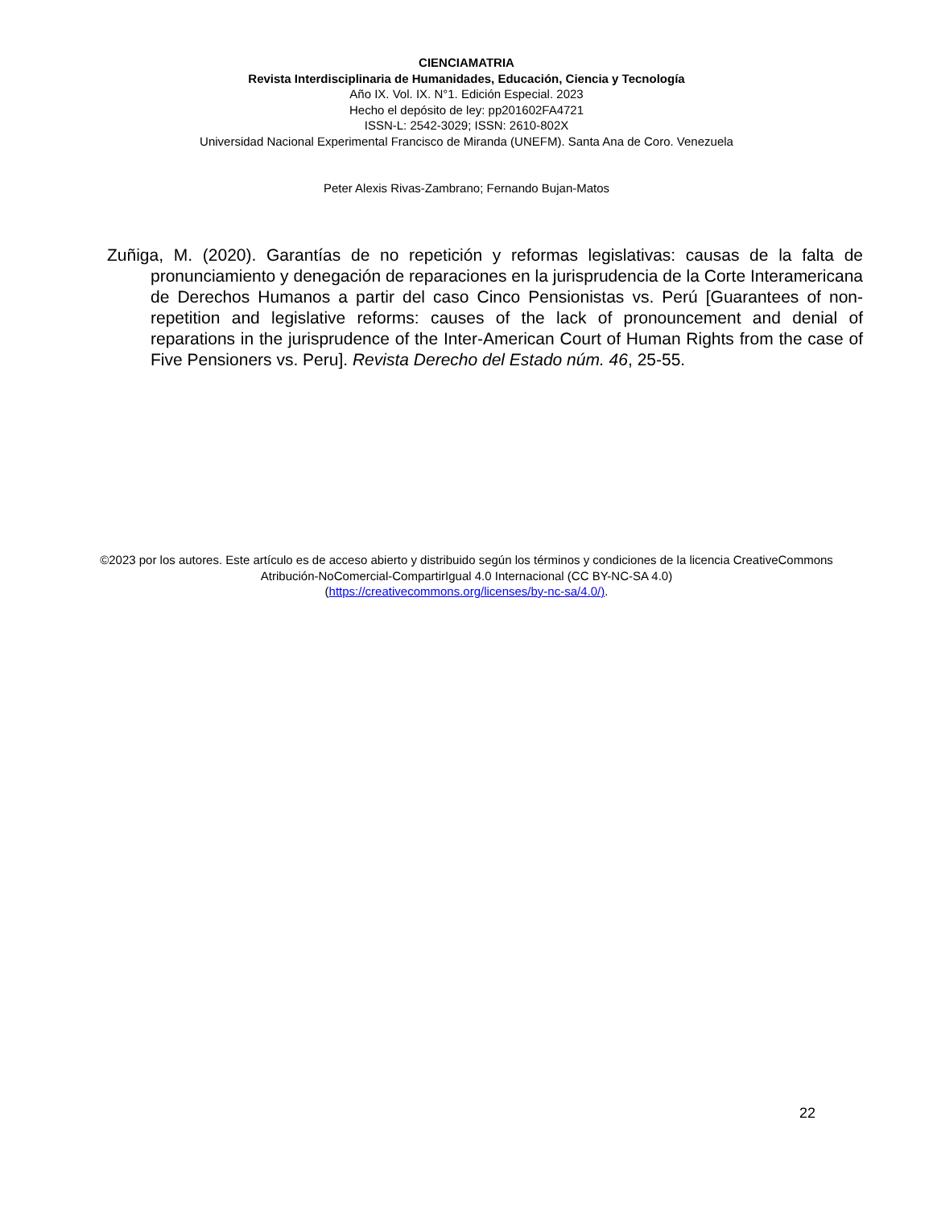CIENCIAMATRIA
Revista Interdisciplinaria de Humanidades, Educación, Ciencia y Tecnología
Año IX. Vol. IX. N°1. Edición Especial. 2023
Hecho el depósito de ley: pp201602FA4721
ISSN-L: 2542-3029; ISSN: 2610-802X
Universidad Nacional Experimental Francisco de Miranda (UNEFM). Santa Ana de Coro. Venezuela
Peter Alexis Rivas-Zambrano; Fernando Bujan-Matos
Zuñiga, M. (2020). Garantías de no repetición y reformas legislativas: causas de la falta de pronunciamiento y denegación de reparaciones en la jurisprudencia de la Corte Interamericana de Derechos Humanos a partir del caso Cinco Pensionistas vs. Perú [Guarantees of non-repetition and legislative reforms: causes of the lack of pronouncement and denial of reparations in the jurisprudence of the Inter-American Court of Human Rights from the case of Five Pensioners vs. Peru]. Revista Derecho del Estado núm. 46, 25-55.
©2023 por los autores. Este artículo es de acceso abierto y distribuido según los términos y condiciones de la licencia CreativeCommons Atribución-NoComercial-CompartirIgual 4.0 Internacional (CC BY-NC-SA 4.0)
(https://creativecommons.org/licenses/by-nc-sa/4.0/).
22